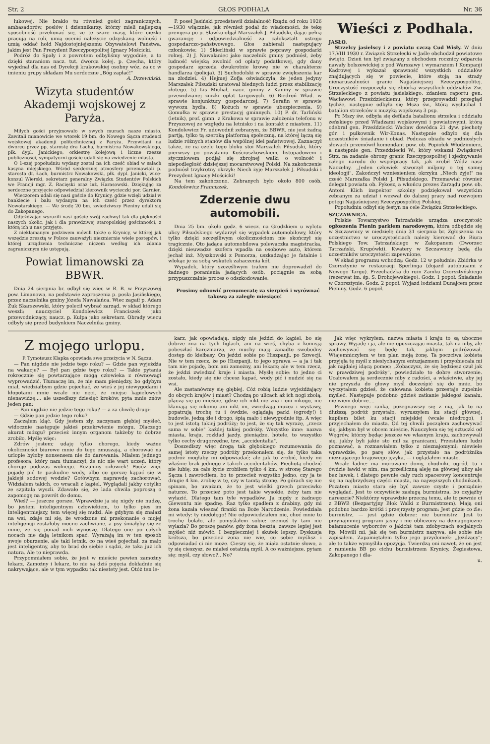Str. 2 GŁOS PODHALA Nr. 36
łukowej. Nie brakło tu również gości zagranicznych, ambasadorów, posłów i dziennikarzy, którzy mieli najlepszą sposobność przekonać się, że te szare masy, które ciężko pracują na roli, umią ocenić należycie odzyskaną wolność i umią oddać hołd Najdostojniejszemu Obywatelowi Państwa, jakim jest Pan Prezydent Rzeczypospolitej Ignacy Mościcki.
Podróż do Spały i z powrotem odbyliśmy wygodnie, a to dzięki staraniom nacz. tut. dworca kolej. p. Czecha, który wyjednał dla nas od Dyrekcji krakowskiej osobny wóz, za co w imieniu grupy składam Mu serdeczne „Bóg zapłać!"
A. Drzewiński.
Wizyta studentów Akademji wojskowej z Paryża.
Miłych gości przyjmowało w swych murach nasze miasto. Zawitali mianowicie we wtorek 19 bm. do Nowego Sącza studenci wojskowej akademji politechnicznej z Paryża. Przywitani na dworcu przez pp. starostę dra Łacha, burmistrza Nowakowskiego, płk. dypl. Janickiego, orkiestrę kolejową i liczne rzesze publiczności, sympatyczni goście udali się na zwiedzenie miasta.
O 1-szej popołudniu wydany został na ich cześć obiad w salach kasyna miejskiego. Wśród serdecznej atmosfery przemawiali p. starosta dr. Łach, burmistrz Nowakowski, płk. dypl. Janicki, wice-konsul Wierski, sekretarz generalny Związku Studentów Polskich we Francji mgr. Z. Racięski oraz inż. Harasowski. Dziękując za serdeczne przyjęcie odpowiedział kierownik wycieczki por. Garnier.
Wieczorem udali się nasi goście do Krynicy, gdzie wzięli udział w bankiecie i balu wydanym na ich cześć przez dyrektora Nowotarskiego. — We środę 20 bm. zwiedziwszy Pieniny udali się do Zakopanego.
Odjeżdżając wyrazili nasi goście swój zachwyt tak dla piękności naszych okolic, jak i dla prawdziwej staropolskiej gościnności, z którą ich u nas przyjęto.
Z niekłamanym podziwem mówili także o Krynicy, w której jak wszędzie zresztą w Polsce zauważyli niezmiernie wiele postępów, i której urządzenia techniczne niczem według ich zdania zagranicznym nie ustępują.
Powiat limanowski za BBWR.
Dnia 24 sierpnia br. odbył się wiec w B. B. w Przyszowej pow. Limanowa, na podstawie zaproszenia p. posła Jasińskiego, przez naczelnika gminy Józefa Nawalańca. Wiec zagaił p. Adam Żuk Skarszewski, który polecił wybrać zarząd, w skład którego weszli: nauczyciel Kondolewicz Franciszek jako przewodniczący, naucz. p. Kulpa jako sekretarz. Obrady wiecu odbyły się przed budynkiem Naczelnika gminy.
P. poseł Jasiński przedstawił działalność Rządu od roku 1926—1930 włącznie, jak również podał do wiadomości, że tekę premjera po p. Sławku objął Marszałek J. Piłsudski, dając pełną gwarancję i odpowiedzialność za całokształt ustroju gospodarczo-państwowego. Głos zabierali następujący członkowie: 1) Skierliński w sprawie poprawy gospodarki rolnej. 2) J. Nawalaniec jako naczelnik gminy podniósł, żeby ludność wiejską zwolnić od opłaty podatkowej, gdy dany gospodarz sprzeda dwukrotnie krowę nie w charakterze handlarza (policja). 3) Suchodolski w sprawie zwiększenia kar na złodziei. 4) Hejmej Zofja oświadczyła, że jeden jedyny Marszałek Piłsudski uratował biednych ludzi przez stabilizację złotego. 5) Lis Michał, nacz. gminy z Kaniny w sprawie przewidzianej zniżki opłat targowych. 6) Biedroń Wład. w sprawie konjunktury gospodarczej. 7) Serafin w sprawie wywozu bydła. 8) Kożuch w sprawie ubezpieczenia. 9) Gomułka w sprawie prestacyj gminnych. 10) P. dr. Tarliński (letnik), prof. gimn. z Krakowa w sprawie założenia telefonu w Przyszowej ze względu na letnisko i na kontakt z miastem. 11) Kondolewicz Fr. udowodnił zebranym, że BBWR. nie jest żadną partją, tylko tą szeroką platformą społeczną, na której łączą się ludzie różnych stanów dla wspólnej idei państwowej. Zaznaczył także, że na czele tego bloku stoi Marszałek Piłsudski, który pierwszy po powstaniu Kościuszkowskiem, listopadowem i styczniowem podjął się zbrojnej walki o wolność i niepodległość dzisiejszej mocarstwowej Polski. Na zakończenie podniósł trzykrotny okrzyk: Niech żyje Marszałek J. Piłsudski i Prezydent Ignacy Mościcki!
Na tem zakończono. Zebranych było około 800 osób. Kondolewicz Franciszek.
Zderzenie dwu automobili.
Dnia 25 bm. około godz. 6 wiecz. na Grodzkiem u wylotu ulicy Piłsudskiego wydarzył się wypadek automobilowy, który tylko dzięki szczęśliwym okolicznościom nie skończył się tragicznie. Oto jadąca automobilowa polewaczka magistracka, dzięki nieuwadze szofera wpadła na osobowe auto, którem jechał inż. Myszkowski z Pomorza, uszkadzając je fatalnie i wlokąc je za sobą wskutek zahaczenia kół.
Wypadek, który szczęśliwym trafem nie doprowadził do żadnego poranienia jadących osób, pociągnie za sobą przypuszczalnie proces o odszkodowanie.
Prosimy odnowić prenumeratę za sierpień i wyrównać takową za zaległe miesiące!
Wieści z Podhala.
JASŁO.
Strzelcy jasielscy i z powiatu czczą Cud Wisły. W dniu 17.VIII 1930 r. Związek Strzelecki w Jaśle obchodził powiatowe święto. Dzień ten był związany z obchodem rocznicy odparcia nawały bolszewickiej z pod Warszawy i wymarszem I Kompanji Kadrowej i wykazał sprawność wszystkich oddziałów znajdujących się w powiecie, które stoją na straży nienaruszalności granic Najjaśniejszej Rzeczypospolitej. Uroczystość rozpoczęła się zbiórką wszystkich oddziałów Zw. Strzeleckiego z powiatu jasielskiego, zdaniem raportu gen. Wacławowi Przeździeckiemu, który przeprowadził przegląd tychże, następnie odbyła się Msza św., którą wysłuchał 1 batalion strzelców z muzyką wojskową 3 psp.
Po Mszy św. odbyła się defilada batalionu strzelca i oddziału żeńskiego przed Władzami wojskowymi i powiatowymi, którą odebrał gen. Przeździecki Wacław dowódca 21 dyw. piechoty gór. i pułkownik Wir-Konas. Następnie odbyło się dla uczestników śniadanie i obiad. Podczas obiadu w podniosłych słowach przemówił komendant pow. ob. Popiołek Włodzimierz, a następnie gen. Przeździecki W., który wskazał Związkowi Strz. na zadanie obrony granic Rzeczypospolitej i zjednywanie całego narodu do współpracy tak, jak zrobił Wódz nasz Naczelny. „Jeden człowiek stworzył miljony o tej samej ideologji". Zakończył wzniesieniem okrzyku „Niech żyje!" na cześć Marszałka Polski J. Piłsudskiego. Przemawiał również delegat powiatu ob. Pykosz, a wkońcu prezes Zarządu pow. ob. Antoni Klich inspektor szkolny podziękował wszystkim zebranym za udział i wezwał do dalszej pracy nad rozwojem potęgi Najjaśniejszej Rzeczypospolitej Polskiej.
Popołudniu odbył się festyn na cele Związku Strzeleckiego.
SZCZAWNICA.
Polskie Towarzystwo Tatrzańskie urządza uroczystość ogłoszenia Pienin parkiem narodowym, która odbędzie się w Szczawnicy w niedzielę dnia 31 sierpnia br. Zgłoszenia na uczestnictwo w uroczystościach należy kierować do Biura Polskiego Tow. Tatrzańskiego w Zakopanem (Dworzec Tatrzański, Krupówki). Kwatery w Szczawnicy będą dla uczestników uroczystości zapewnione.
W skład programu wchodzą: Godz. 12 w południe: Zbiórka w Czorsztynie w restauracji Sperlinga (dojazd autobusami z Nowego Targu). Przechadzka do ruin Zamku Czorsztyńskiego (rezerwat im. śp. S. Drohojewskiego). Godz. 1 popoł. Śniadanie w Czorsztynie. Godz. 2 popoł. Wyjazd łodziami Dunajcem przez Pieniny. Godz. 6 popoł.
Z mojego urlopu.
P. Tymoteusz Klapka opowiada swe przeżycia w N. Sączu.
— Pan nigdzie nie jedzie tego roku? — Gdzie pan wyjeżdża na wakacje? — Był pan gdzie tego roku? — Takie pytania rokrocznie się powtarzające mogą człowieka z równowagi wyprowadzić. Tłumaczę im, że nie mam pieniędzy, bo gdybym miał, wiedziałbym gdzie pojechać, że wieś z jej niewygodami i kłopotami mnie wcale nie nęci, że miejsc kąpielowych nienawidzę.... ale uszedłszy dziesięć kroków, pyta mnie znów jeden pan:
— Pan nigdzie nie jedzie tego roku? — a za chwilę drugi:
— Gdzie pan jedzie tego roku?
Zacząłem kląć. Gdy jestem zły, zaczynam głębiej myśleć, widocznie następuje jakieś przekrwienie mózgu. Dlaczego akurat mózgu? przecież innym organom takżeby to dobrze zrobiło. Myślę więc:
Zdrów jestem; udaję tylko chorego, kiedy ważne okoliczności biurowe mnie do tego zmuszają, a chorować na urlopie byłoby nonsensem nie do darowania. Miałem jednego profesora, który nam tłumaczył, że nic nie wart uczeń, który choruje podczas wolnego. Rozumny człowiek! Pocóż więc pojadę pić te paskudne wody, albo co gorszę kąpać się w jakiejś sodowej wodzie? Gotówbym naprawdę zachorować. Widziałem takich, co wracali z kąpiel. Wyglądali jakby cotylko ze szpitala wyszli. Zdawało się, że lada chwila poproszą o zapomogę na powrót do domu.
Wieś? — jeszcze gorsze. Wprawdzie ja się nigdy nie nudzę, bo jestem inteligentnym człowiekiem, to tylko pies im inteligentniejszy, tem więcej się nudzi. Ale gdybym się znalazł na wsi, zdaje mi się, że wrodzone mi przekonanie o mojej inteligencji zostałoby mocno zachwiane, a psy śmiałyby się ze mnie, że się ponad nich wynoszę. Dlatego one po całych nocach nie dają letnikom spać. Wyrażają im w ten sposób swoje oburzenie, ale taki letnik, co na wieś pojechał, za mało jest inteligentny, aby to brać do siebie i sądzi, że taka już ich natura. Ale to nieprawda.
Przypomniałem sobie, że jest w mieście pewien zamożny lekarz. Zamożny i lekarz, to nie są dziś pojęcia dokładnie się nakrywające, ale w tym wypadku tak niestety jest. Otóż ten le-
karz, jak opowiadają, nigdy nie jeździ do kąpiel, bo się dobrze zna na tych figlach, ani na wieś, chyba z komisją pobeszłać karczmarza, że muchy mają zanadto swobodny dostęp do kiełbasy. On jeździ sobie po Hiszpanji, po Szwecji. Nie w tem rzecz, że po Hiszpanji, to jego sprawa — a ja i tak tam nie pojadę, bom ani zamożny, ani lekarz; ale w tem rzecz, że jeździ zwiedzać kraje i miasta. Myślę sobie: to jedno ci zostało, kiedy się nie chcesz kąpać, wody pić i nudzić się na wsi.
Ale zastanówmy się głębiej. Cóż robią ludzie wyjeżdżający do obcych krajów i miast? Chodzą po ulicach aż ich nogi zbolą, plączą się po mieście, gdzie ich nikt nie zna i oni nikogo, nie kłaniają się nikomu ani nikt im, zwiedzają muzea i wystawy, popatrują trochę tu i ówdzie, oglądają parki (ogrody!) i budowle, jedzą źle i drogo, śpią mało i niewygodnie itp. A więc to jest istotą takiej podróży; to jest, że się tak wyrażę, „rzecz sama w sobie" każdej takiej podróży. Wszystko inne: nazwa miasta, kraju, rozkład jazdy, pieniądze, hotele, to wszystko tylko cechy drugorzędne, tzw. „accidentalia".
Doszedłszy więc drogą tak głębokiego rozumowania do samej istoty rzeczy podróży przekonałem się, że tylko taka podróż mogłaby mi odpowiadać; ale jak to zrobić, kiedy mi właśnie brak jednego z takich accidentaliów. Piechotą chodzić nie lubię; za całe życie zrobiłem tylko 4 km. w stronę Starego Sącza i zawróciłem, bo to przecież wszystko jedno, czy ja te drugie 4 km. zrobię w tę, czy w tamtą stronę. Po górach się nie spinam, bo uważam, że to jest wielki grzech przeciwko naturze. To przecież poto jest takie wysokie, żeby tam nie wyłazić. Dlatego tam tyle wypadków. Ja nigdy z żadnego Giewontu nie spadnę. Raz tylko spadłem z drabiny, gdy mi żona kazała wieszać firanki na Boże Narodzenie. Powiedziała mi wtedy: ty niedołęgo! Nie odpowiedziałem nic, choć mnie to trochę bolało, ale pomyślałem sobie: czemuś ty tam nie wylazła? Bo proszę panów, gdy żona beszta, zawsze lepiej jest myśleć niż mówić. I bezpieczniej i skutek lepszy. Dyskusja krótsza, bo przecież żona nie wie, co sobie myślisz i odpowiadać ci nie może. Cieszy się, że miała ostatnie słowo, a ty się cieszysz, że miałeś ostatnią myśl. A co ważniejsze, pytam się: myśl, czy słowo?.. No?
Jak więc wykryłem, nazwa miasta i kraju to są uboczne sprawy. Wyjadę i ja, ale nie opuszczając miasta, tak na niby, ale zachowywać się będę tak, jakbym podróżował. Wtajemniczyłem w ten plan moją żonę. Ta poczciwa kobieta przyjęła tę myśl z niesłychanym entuzjazmem i przyobiecała mi jak najdalej idącą pomoc: „Zobaczysz, że się będziesz czuł jak w prawdziwej podróży", powiedziało to dobre stworzenie. Ucałowałem ją serdecznie niby z radości, a właściwie, aby jej nie przyszła do głowy myśl docześpić się do mnie, bo wyczytałem gdzieś, że całowana kobieta przestaje zupełnie myśleć. Następuje podobno gdzieś zatkanie jakiegoś kanału, nie wiem dobrze....
Pewnego więc ranka, pożegnawszy się z nią, jak to na dłuższą podróż przystało, wyruszyłem ku stacji głównej, kupiłem bilet ku stacji miejskiej (wcale niedrogo), i przyjechałem do miasta. Od tej chwili począłem zachowywać się, jakbym był w obcem mieście. Nauczyłem się tej sztuczki od Węgrów, którzy będąc jeszcze we własnym kraju, zachowywali się, jakby byli jakie sto mil za granicami. Przestałem ludzi poznawać, a rozmawiałem tylko z nieznajomymi; niewiele wprawdzie, po parę słów, jak przystało na podróżnika nieznającego krajowego języka, — i oglądałem miasto.
Wcale ładne: ma murowane domy, chodniki, ogród, tu i ówdzie ławki w nim, ma prześliczną aleję na głównej ulicy ale bez ławek, i dlatego pewnie cały ruch spacerowy koncentruje się na najbrzydszej części miasta, na najwęższych chodnikach. Pozatem miasto stara się być zawsze czyste i porządnie wyglądać. Jest to oczywiście zasługą burmistrza, bo czyjążby nareszcie? Niektórzy wprawdzie przeczą temu, ale to pewnie ci z BBWB (Bezpartyjny Blok Walki z Burmistrzem). Mają oni podobno bardzo krótki i przejrzysty program: Jest gdzie co źle: burmistrz, — jest gdzie dobrze: nie burmistrz. Jest to przynajmniej program jasny i nie obliczony na demagogiczne bałamucenie wyborców o jakichś tam zdobyczach socjalnych itp. Mówili mi, jak się ten burmistrz nazywa, ale sobie nie zapisałem. Zapamiętałem tylko jego przydomek: „Jeżdżący"; ale to także wymyśliła opozycja. Twierdzą oni nawet, że on jest z ramienia BB po cichu burmistrzem Krynicy, Żegiestowa, Zakopanego i dla-
u.